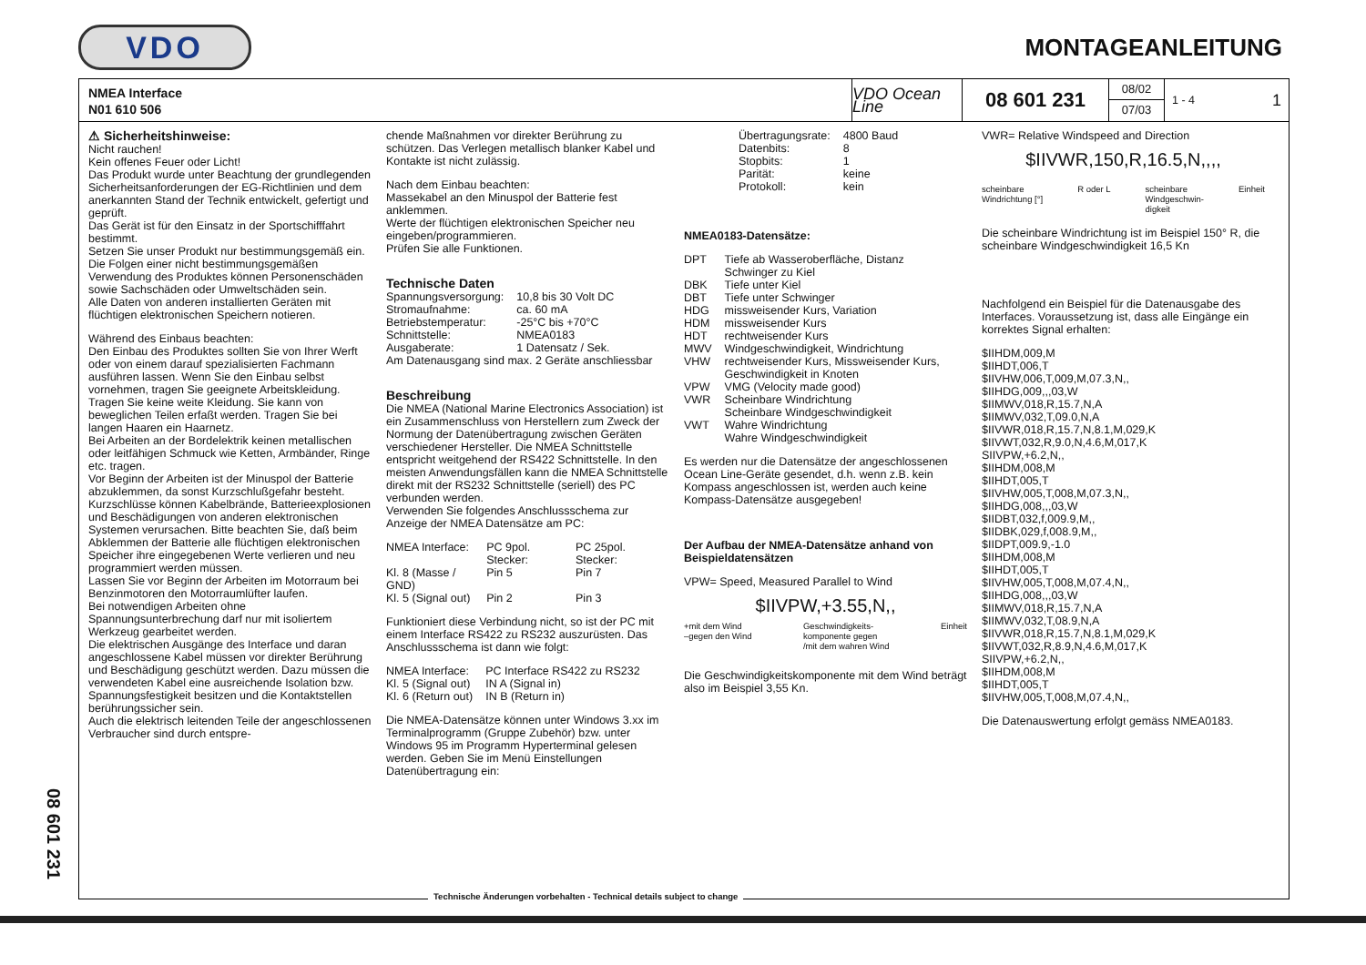VDO
MONTAGEANLEITUNG
08 601 231
NMEA Interface
N01 610 506
VDO Ocean Line
08 601 231
08/02
07/03
1 - 4 1
⚠ Sicherheitshinweise:
Nicht rauchen!
Kein offenes Feuer oder Licht!
Das Produkt wurde unter Beachtung der grundlegenden Sicherheitsanforderungen der EG-Richtlinien und dem anerkannten Stand der Technik entwickelt, gefertigt und geprüft.
Das Gerät ist für den Einsatz in der Sportschifffahrt bestimmt.
Setzen Sie unser Produkt nur bestimmungsgemäß ein. Die Folgen einer nicht bestimmungsgemäßen Verwendung des Produktes können Personenschäden sowie Sachschäden oder Umweltschäden sein.
Alle Daten von anderen installierten Geräten mit flüchtigen elektronischen Speichern notieren.
Während des Einbaus beachten:
Den Einbau des Produktes sollten Sie von Ihrer Werft oder von einem darauf spezialisierten Fachmann ausführen lassen. Wenn Sie den Einbau selbst vornehmen, tragen Sie geeignete Arbeitskleidung. Tragen Sie keine weite Kleidung. Sie kann von beweglichen Teilen erfaßt werden. Tragen Sie bei langen Haaren ein Haarnetz.
Bei Arbeiten an der Bordelektrik keinen metallischen oder leitfähigen Schmuck wie Ketten, Armbänder, Ringe etc. tragen.
Vor Beginn der Arbeiten ist der Minuspol der Batterie abzuklemmen, da sonst Kurzschlußgefahr besteht. Kurzschlüsse können Kabelbrände, Batterieexplosionen und Beschädigungen von anderen elektronischen Systemen verursachen. Bitte beachten Sie, daß beim Abklemmen der Batterie alle flüchtigen elektronischen Speicher ihre eingegebenen Werte verlieren und neu programmiert werden müssen.
Lassen Sie vor Beginn der Arbeiten im Motorraum bei Benzinmotoren den Motorraumlüfter laufen.
Bei notwendigen Arbeiten ohne Spannungsunterbrechung darf nur mit isoliertem Werkzeug gearbeitet werden.
Die elektrischen Ausgänge des Interface und daran angeschlossene Kabel müssen vor direkter Berührung und Beschädigung geschützt werden. Dazu müssen die verwendeten Kabel eine ausreichende Isolation bzw. Spannungsfestigkeit besitzen und die Kontaktstellen berührungssicher sein.
Auch die elektrisch leitenden Teile der angeschlossenen Verbraucher sind durch entspre-
chende Maßnahmen vor direkter Berührung zu schützen. Das Verlegen metallisch blanker Kabel und Kontakte ist nicht zulässig.
Nach dem Einbau beachten:
Massekabel an den Minuspol der Batterie fest anklemmen.
Werte der flüchtigen elektronischen Speicher neu eingeben/programmieren.
Prüfen Sie alle Funktionen.
Technische Daten
| Spannungsversorgung: | 10,8 bis 30 Volt DC |
| Stromaufnahme: | ca. 60 mA |
| Betriebstemperatur: | -25°C bis +70°C |
| Schnittstelle: | NMEA0183 |
| Ausgaberate: | 1 Datensatz / Sek. |
Am Datenausgang sind max. 2 Geräte anschliessbar
Beschreibung
Die NMEA (National Marine Electronics Association) ist ein Zusammenschluss von Herstellern zum Zweck der Normung der Datenübertragung zwischen Geräten verschiedener Hersteller. Die NMEA Schnittstelle entspricht weitgehend der RS422 Schnittstelle. In den meisten Anwendungsfällen kann die NMEA Schnittstelle direkt mit der RS232 Schnittstelle (seriell) des PC verbunden werden.
Verwenden Sie folgendes Anschlussschema zur Anzeige der NMEA Datensätze am PC:
| NMEA Interface: | PC 9pol. Stecker: | PC 25pol. Stecker: |
| --- | --- | --- |
| Kl. 8 (Masse / GND) | Pin 5 | Pin 7 |
| Kl. 5 (Signal out) | Pin 2 | Pin 3 |
Funktioniert diese Verbindung nicht, so ist der PC mit einem Interface RS422 zu RS232 auszurüsten. Das Anschlussschema ist dann wie folgt:
| NMEA Interface: | PC Interface RS422 zu RS232 |
| --- | --- |
| Kl. 5 (Signal out) | IN A (Signal in) |
| Kl. 6 (Return out) | IN B (Return in) |
Die NMEA-Datensätze können unter Windows 3.xx im Terminalprogramm (Gruppe Zubehör) bzw. unter Windows 95 im Programm Hyperterminal gelesen werden. Geben Sie im Menü Einstellungen Datenübertragung ein:
| Übertragungsrate: | 4800 Baud |
| Datenbits: | 8 |
| Stopbits: | 1 |
| Parität: | keine |
| Protokoll: | kein |
NMEA0183-Datensätze:
| DPT | Tiefe ab Wasseroberfläche, Distanz Schwinger zu Kiel |
| DBK | Tiefe unter Kiel |
| DBT | Tiefe unter Schwinger |
| HDG | missweisender Kurs, Variation |
| HDM | missweisender Kurs |
| HDT | rechtweisender Kurs |
| MWV | Windgeschwindigkeit, Windrichtung |
| VHW | rechtweisender Kurs, Missweisender Kurs, Geschwindigkeit in Knoten |
| VPW | VMG (Velocity made good) |
| VWR | Scheinbare Windrichtung Scheinbare Windgeschwindigkeit |
| VWT | Wahre Windrichtung Wahre Windgeschwindigkeit |
Es werden nur die Datensätze der angeschlossenen Ocean Line-Geräte gesendet, d.h. wenn z.B. kein Kompass angeschlossen ist, werden auch keine Kompass-Datensätze ausgegeben!
Der Aufbau der NMEA-Datensätze anhand von Beispieldatensätzen
VPW= Speed, Measured Parallel to Wind
$IIVPW,+3.55,N,,
+mit dem Wind
–gegen den Wind Geschwindigkeits-
komponente gegen
/mit dem wahren Wind Einheit
Die Geschwindigkeitskomponente mit dem Wind beträgt also im Beispiel 3,55 Kn.
VWR= Relative Windspeed and Direction
$IIVWR,150,R,16.5,N,,,,
scheinbare
Windrichtung [°] R oder L scheinbare
Windgeschwin-
digkeit Einheit
Die scheinbare Windrichtung ist im Beispiel 150° R, die scheinbare Windgeschwindigkeit 16,5 Kn
Nachfolgend ein Beispiel für die Datenausgabe des Interfaces. Voraussetzung ist, dass alle Eingänge ein korrektes Signal erhalten:
$IIHDM,009,M
$IIHDT,006,T
$IIVHW,006,T,009,M,07.3,N,,
$IIHDG,009,,,03,W
$IIMWV,018,R,15.7,N,A
$IIMWV,032,T,09.0,N,A
$IIVWR,018,R,15.7,N,8.1,M,029,K
$IIVWT,032,R,9.0,N,4.6,M,017,K
SIIVPW,+6.2,N,,
$IIHDM,008,M
$IIHDT,005,T
$IIVHW,005,T,008,M,07.3,N,,
$IIHDG,008,,,03,W
$IIDBT,032,f,009.9,M,,
$IIDBK,029,f,008.9,M,,
$IIDPT,009.9,-1.0
$IIHDM,008,M
$IIHDT,005,T
$IIVHW,005,T,008,M,07.4,N,,
$IIHDG,008,,,03,W
$IIMWV,018,R,15.7,N,A
$IIMWV,032,T,08.9,N,A
$IIVWR,018,R,15.7,N,8.1,M,029,K
$IIVWT,032,R,8.9,N,4.6,M,017,K
SIIVPW,+6.2,N,,
$IIHDM,008,M
$IIHDT,005,T
$IIVHW,005,T,008,M,07.4,N,,
Die Datenauswertung erfolgt gemäss NMEA0183.
Technische Änderungen vorbehalten - Technical details subject to change